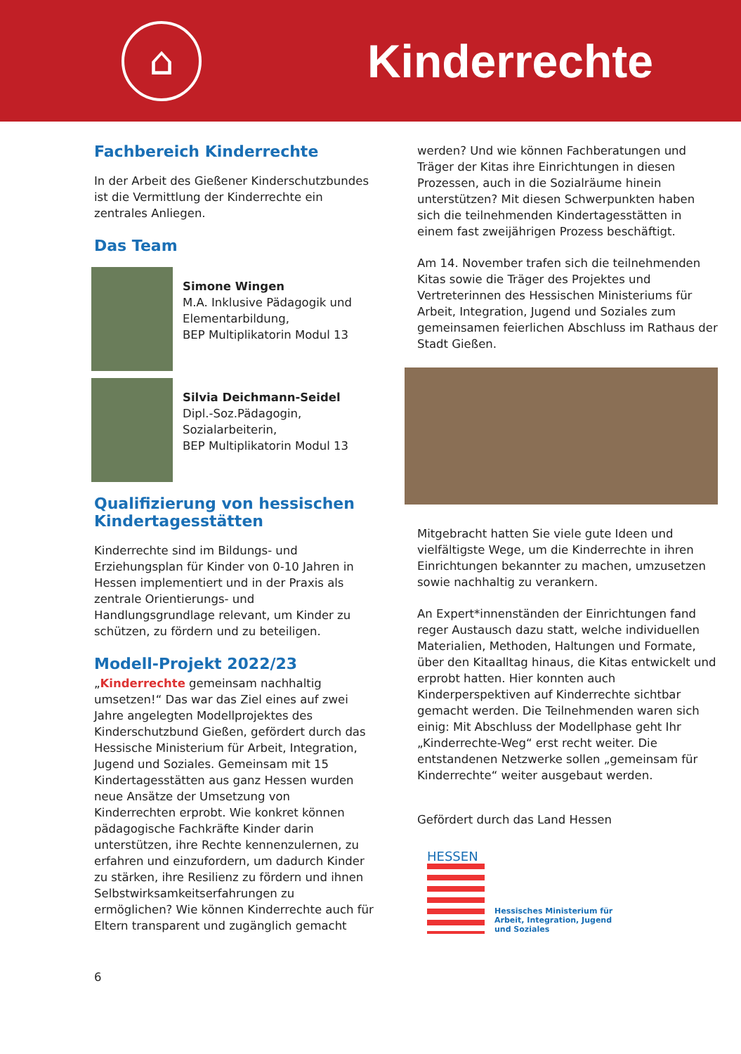⌂
Kinderrechte
Fachbereich Kinderrechte
In der Arbeit des Gießener Kinderschutzbundes ist die Vermittlung der Kinderrechte ein zentrales Anliegen.
Das Team
Simone Wingen
M.A. Inklusive Pädagogik und Elementarbildung,
BEP Multiplikatorin Modul 13
Silvia Deichmann-Seidel
Dipl.-Soz.Pädagogin,
Sozialarbeiterin,
BEP Multiplikatorin Modul 13
Qualifizierung von hessischen Kindertagesstätten
Kinderrechte sind im Bildungs- und Erziehungsplan für Kinder von 0-10 Jahren in Hessen implementiert und in der Praxis als zentrale Orientierungs- und Handlungsgrundlage relevant, um Kinder zu schützen, zu fördern und zu beteiligen.
Modell-Projekt 2022/23
„Kinderrechte gemeinsam nachhaltig umsetzen!“ Das war das Ziel eines auf zwei Jahre angelegten Modellprojektes des Kinderschutzbund Gießen, gefördert durch das Hessische Ministerium für Arbeit, Integration, Jugend und Soziales. Gemeinsam mit 15 Kindertagesstätten aus ganz Hessen wurden neue Ansätze der Umsetzung von Kinderrechten erprobt. Wie konkret können pädagogische Fachkräfte Kinder darin unterstützen, ihre Rechte kennenzulernen, zu erfahren und einzufordern, um dadurch Kinder zu stärken, ihre Resilienz zu fördern und ihnen Selbstwirksamkeitserfahrungen zu ermöglichen? Wie können Kinderrechte auch für Eltern transparent und zugänglich gemacht
6
werden? Und wie können Fachberatungen und Träger der Kitas ihre Einrichtungen in diesen Prozessen, auch in die Sozialräume hinein unterstützen? Mit diesen Schwerpunkten haben sich die teilnehmenden Kindertagesstätten in einem fast zweijährigen Prozess beschäftigt.
Am 14. November trafen sich die teilnehmenden Kitas sowie die Träger des Projektes und Vertreterinnen des Hessischen Ministeriums für Arbeit, Integration, Jugend und Soziales zum gemeinsamen feierlichen Abschluss im Rathaus der Stadt Gießen.
Mitgebracht hatten Sie viele gute Ideen und vielfältigste Wege, um die Kinderrechte in ihren Einrichtungen bekannter zu machen, umzusetzen sowie nachhaltig zu verankern.
An Expert*innenständen der Einrichtungen fand reger Austausch dazu statt, welche individuellen Materialien, Methoden, Haltungen und Formate, über den Kitaalltag hinaus, die Kitas entwickelt und erprobt hatten. Hier konnten auch Kinderperspektiven auf Kinderrechte sichtbar gemacht werden. Die Teilnehmenden waren sich einig: Mit Abschluss der Modellphase geht Ihr „Kinderrechte-Weg“ erst recht weiter. Die entstandenen Netzwerke sollen „gemeinsam für Kinderrechte“ weiter ausgebaut werden.
Gefördert durch das Land Hessen
HESSEN
Hessisches Ministerium für
Arbeit, Integration, Jugend
und Soziales